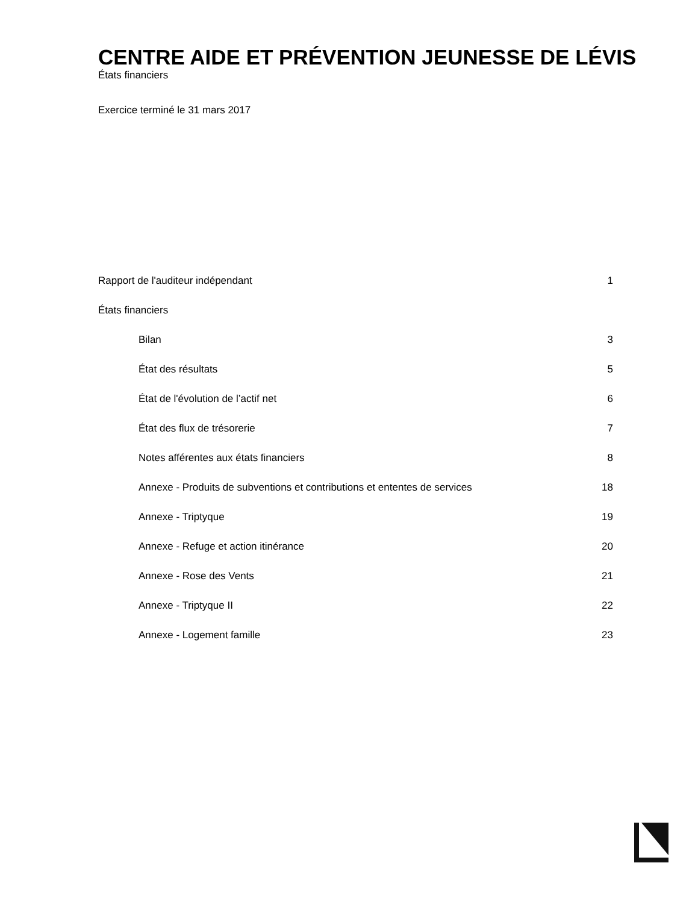CENTRE AIDE ET PRÉVENTION JEUNESSE DE LÉVIS
États financiers
Exercice terminé le 31 mars 2017
Rapport de l'auditeur indépendant 1
États financiers
Bilan 3
État des résultats 5
État de l'évolution de l’actif net 6
État des flux de trésorerie 7
Notes afférentes aux états financiers 8
Annexe - Produits de subventions et contributions et ententes de services 18
Annexe - Triptyque 19
Annexe - Refuge et action itinérance 20
Annexe - Rose des Vents 21
Annexe - Triptyque II 22
Annexe - Logement famille 23